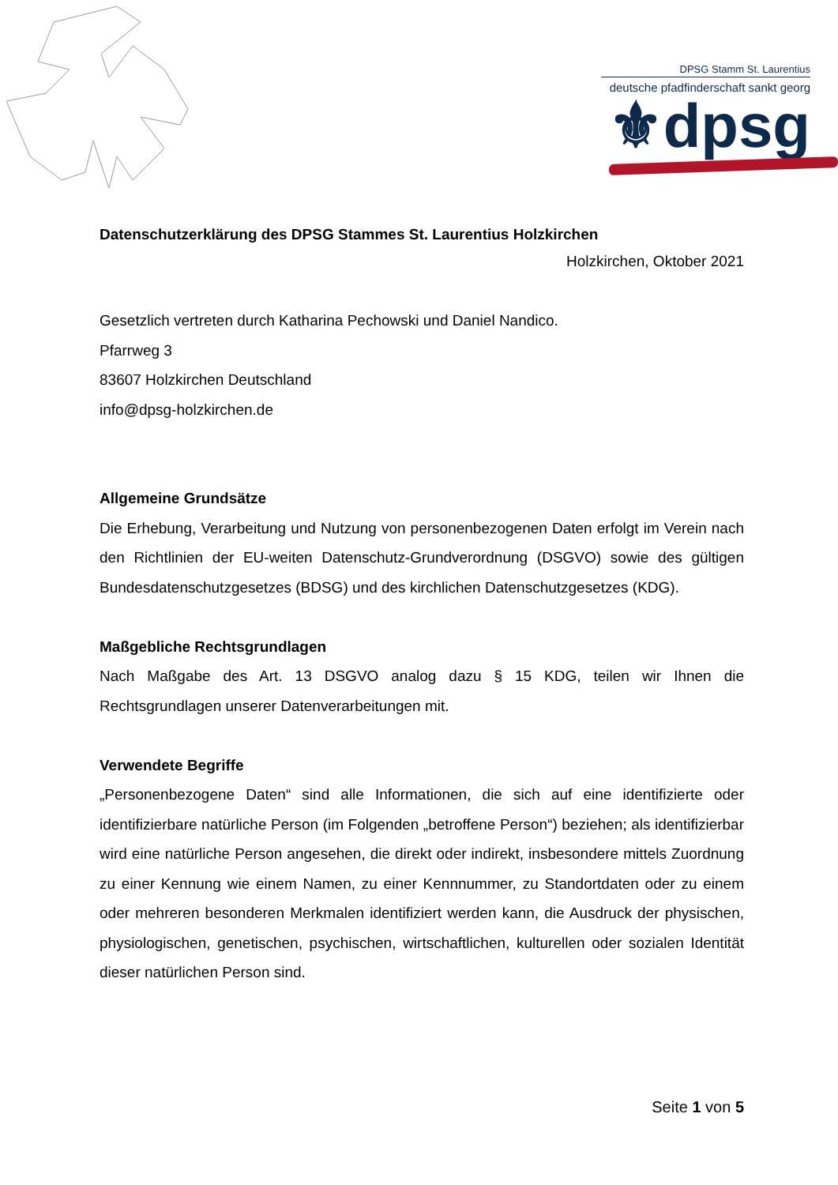DPSG Stamm St. Laurentius
deutsche pfadfinderschaft sankt georg
⚜dpsg
Datenschutzerklärung des DPSG Stammes St. Laurentius Holzkirchen
Holzkirchen, Oktober 2021
Gesetzlich vertreten durch Katharina Pechowski und Daniel Nandico.
Pfarrweg 3
83607 Holzkirchen Deutschland
info@dpsg-holzkirchen.de
Allgemeine Grundsätze
Die Erhebung, Verarbeitung und Nutzung von personenbezogenen Daten erfolgt im Verein nach den Richtlinien der EU-weiten Datenschutz-Grundverordnung (DSGVO) sowie des gültigen Bundesdatenschutzgesetzes (BDSG) und des kirchlichen Datenschutzgesetzes (KDG).
Maßgebliche Rechtsgrundlagen
Nach Maßgabe des Art. 13 DSGVO analog dazu § 15 KDG, teilen wir Ihnen die Rechtsgrundlagen unserer Datenverarbeitungen mit.
Verwendete Begriffe
„Personenbezogene Daten“ sind alle Informationen, die sich auf eine identifizierte oder identifizierbare natürliche Person (im Folgenden „betroffene Person“) beziehen; als identifizierbar wird eine natürliche Person angesehen, die direkt oder indirekt, insbesondere mittels Zuordnung zu einer Kennung wie einem Namen, zu einer Kennnummer, zu Standortdaten oder zu einem oder mehreren besonderen Merkmalen identifiziert werden kann, die Ausdruck der physischen, physiologischen, genetischen, psychischen, wirtschaftlichen, kulturellen oder sozialen Identität dieser natürlichen Person sind.
Seite 1 von 5